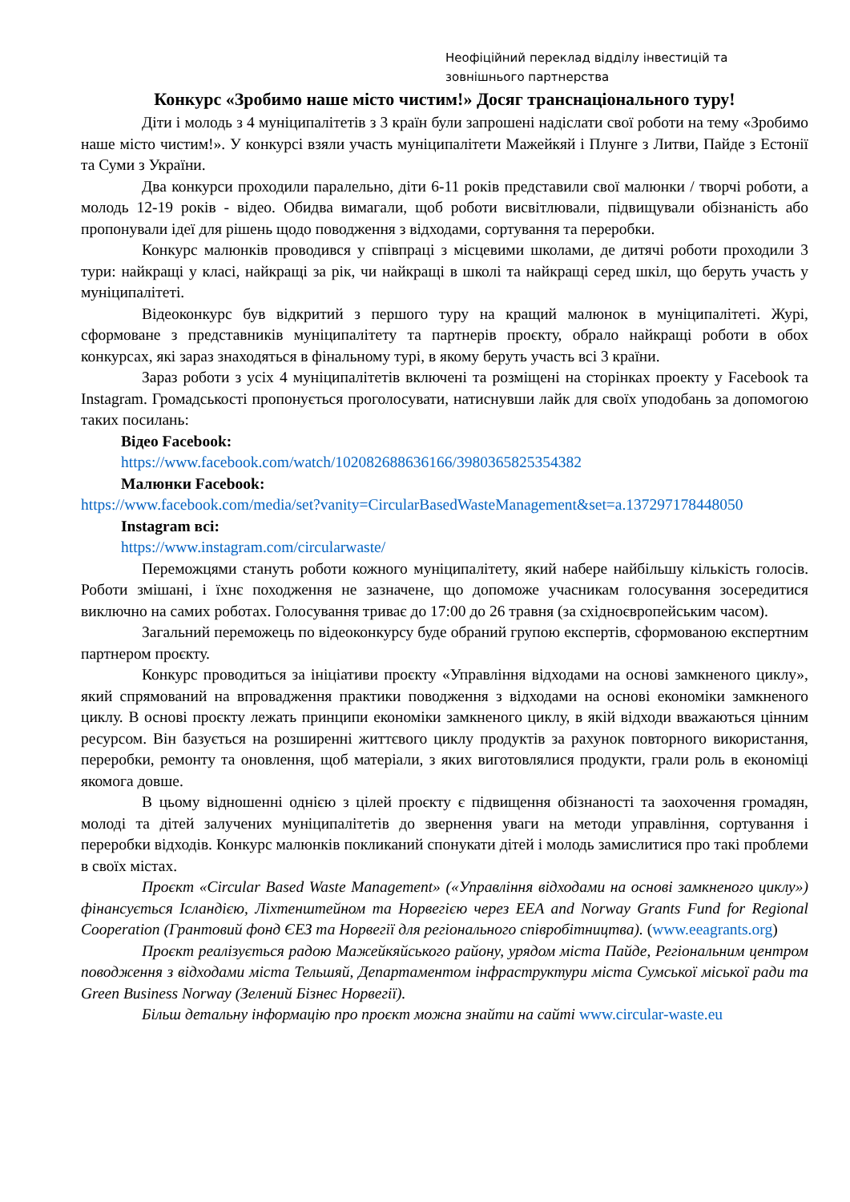Неофіційний переклад відділу інвестицій та зовнішнього партнерства
Конкурс «Зробимо наше місто чистим!» Досяг транснаціонального туру!
Діти і молодь з 4 муніципалітетів з 3 країн були запрошені надіслати свої роботи на тему «Зробимо наше місто чистим!». У конкурсі взяли участь муніципалітети Мажейкяй і Плунге з Литви, Пайде з Естонії та Суми з України.
Два конкурси проходили паралельно, діти 6-11 років представили свої малюнки / творчі роботи, а молодь 12-19 років - відео. Обидва вимагали, щоб роботи висвітлювали, підвищували обізнаність або пропонували ідеї для рішень щодо поводження з відходами, сортування та переробки.
Конкурс малюнків проводився у співпраці з місцевими школами, де дитячі роботи проходили 3 тури: найкращі у класі, найкращі за рік, чи найкращі в школі та найкращі серед шкіл, що беруть участь у муніципалітеті.
Відеоконкурс був відкритий з першого туру на кращий малюнок в муніципалітеті. Журі, сформоване з представників муніципалітету та партнерів проєкту, обрало найкращі роботи в обох конкурсах, які зараз знаходяться в фінальному турі, в якому беруть участь всі 3 країни.
Зараз роботи з усіх 4 муніципалітетів включені та розміщені на сторінках проекту у Facebook та Instagram. Громадськості пропонується проголосувати, натиснувши лайк для своїх уподобань за допомогою таких посилань:
Відео Facebook:
https://www.facebook.com/watch/102082688636166/3980365825354382
Малюнки Facebook:
https://www.facebook.com/media/set?vanity=CircularBasedWasteManagement&set=a.137297178448050
Instagram всі:
https://www.instagram.com/circularwaste/
Переможцями стануть роботи кожного муніципалітету, який набере найбільшу кількість голосів. Роботи змішані, і їхнє походження не зазначене, що допоможе учасникам голосування зосередитися виключно на самих роботах. Голосування триває до 17:00 до 26 травня (за східноєвропейським часом).
Загальний переможець по відеоконкурсу буде обраний групою експертів, сформованою експертним партнером проєкту.
Конкурс проводиться за ініціативи проєкту «Управління відходами на основі замкненого циклу», який спрямований на впровадження практики поводження з відходами на основі економіки замкненого циклу. В основі проєкту лежать принципи економіки замкненого циклу, в якій відходи вважаються цінним ресурсом. Він базується на розширенні життєвого циклу продуктів за рахунок повторного використання, переробки, ремонту та оновлення, щоб матеріали, з яких виготовлялися продукти, грали роль в економіці якомога довше.
В цьому відношенні однією з цілей проєкту є підвищення обізнаності та заохочення громадян, молоді та дітей залучених муніципалітетів до звернення уваги на методи управління, сортування і переробки відходів. Конкурс малюнків покликаний спонукати дітей і молодь замислитися про такі проблеми в своїх містах.
Проєкт «Circular Based Waste Management» («Управління відходами на основі замкненого циклу») фінансується Ісландією, Ліхтенштейном та Норвегією через EEA and Norway Grants Fund for Regional Cooperation (Грантовий фонд ЄЕЗ та Норвегії для регіонального співробітництва). (www.eeagrants.org)
Проєкт реалізується радою Мажейкяйського району, урядом міста Пайде, Регіональним центром поводження з відходами міста Тельшяй, Департаментом інфраструктури міста Сумської міської ради та Green Business Norway (Зелений Бізнес Норвегії).
Більш детальну інформацію про проєкт можна знайти на сайті www.circular-waste.eu